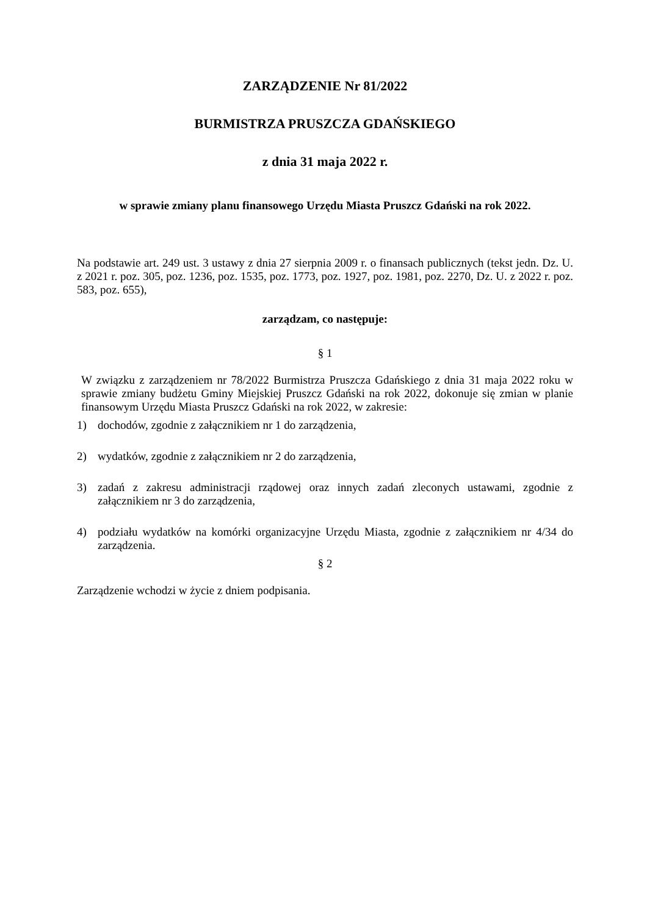ZARZĄDZENIE Nr 81/2022
BURMISTRZA PRUSZCZA GDAŃSKIEGO
z dnia 31 maja 2022 r.
w sprawie zmiany planu finansowego Urzędu Miasta Pruszcz Gdański na rok 2022.
Na podstawie art. 249 ust. 3 ustawy z dnia 27 sierpnia 2009 r. o finansach publicznych (tekst jedn. Dz. U. z 2021 r. poz. 305, poz. 1236, poz. 1535, poz. 1773, poz. 1927, poz. 1981, poz. 2270, Dz. U. z 2022 r. poz. 583, poz. 655),
zarządzam, co następuje:
§ 1
W związku z zarządzeniem nr 78/2022 Burmistrza Pruszcza Gdańskiego z dnia 31 maja 2022 roku w sprawie zmiany budżetu Gminy Miejskiej Pruszcz Gdański na rok 2022, dokonuje się zmian w planie finansowym Urzędu Miasta Pruszcz Gdański na rok 2022, w zakresie:
1) dochodów, zgodnie z załącznikiem nr 1 do zarządzenia,
2) wydatków, zgodnie z załącznikiem nr 2 do zarządzenia,
3) zadań z zakresu administracji rządowej oraz innych zadań zleconych ustawami, zgodnie z załącznikiem nr 3 do zarządzenia,
4) podziału wydatków na komórki organizacyjne Urzędu Miasta, zgodnie z załącznikiem nr 4/34 do zarządzenia.
§ 2
Zarządzenie wchodzi w życie z dniem podpisania.